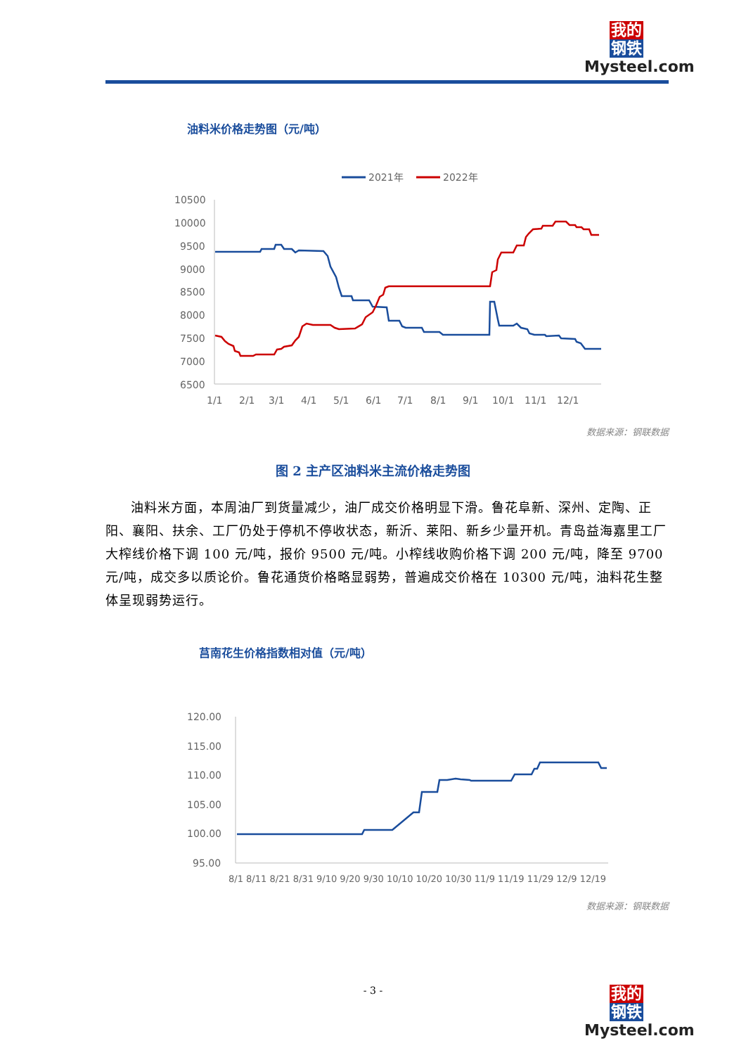我的
钢铁
Mysteel.com
油料米价格走势图（元/吨）
2021年
2022年
10500
10000
9500
9000
8500
8000
7500
7000
6500
1/1
2/1
3/1
4/1
5/1
6/1
7/1
8/1
9/1
10/1
11/1
12/1
数据来源：钢联数据
图 2 主产区油料米主流价格走势图
油料米方面，本周油厂到货量减少，油厂成交价格明显下滑。鲁花阜新、深州、定陶、正阳、襄阳、扶余、工厂仍处于停机不停收状态，新沂、莱阳、新乡少量开机。青岛益海嘉里工厂大榨线价格下调 100 元/吨，报价 9500 元/吨。小榨线收购价格下调 200 元/吨，降至 9700 元/吨，成交多以质论价。鲁花通货价格略显弱势，普遍成交价格在 10300 元/吨，油料花生整体呈现弱势运行。
莒南花生价格指数相对值（元/吨）
120.00
115.00
110.00
105.00
100.00
95.00
8/1 8/11 8/21 8/31 9/10 9/20 9/30 10/10 10/20 10/30 11/9 11/19 11/29 12/9 12/19
数据来源：钢联数据
- 3 -
我的
钢铁
Mysteel.com